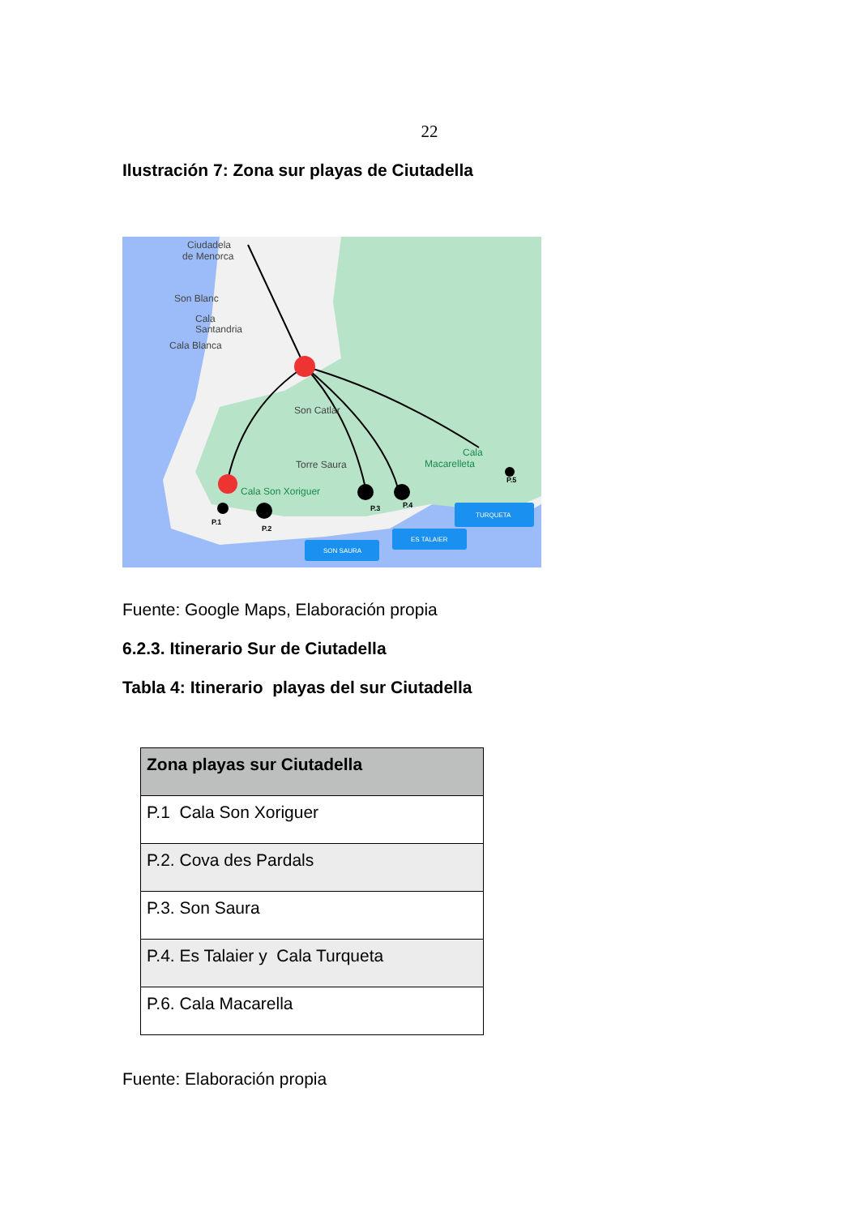22
Ilustración 7: Zona sur playas de Ciutadella
Ciudadela
de Menorca
Son Blanc
Cala
Santandria
Cala Blanca
Son Catlar
Torre Saura
Cala Son Xoriguer
Cala
Macarelleta
P.1
P.2
P.3
P.4
P.5
SON SAURA
ES TALAIER
TURQUETA
Fuente: Google Maps, Elaboración propia
6.2.3. Itinerario Sur de Ciutadella
Tabla 4: Itinerario playas del sur Ciutadella
| Zona playas sur Ciutadella |
| --- |
| P.1 Cala Son Xoriguer |
| P.2. Cova des Pardals |
| P.3. Son Saura |
| P.4. Es Talaier y Cala Turqueta |
| P.6. Cala Macarella |
Fuente: Elaboración propia